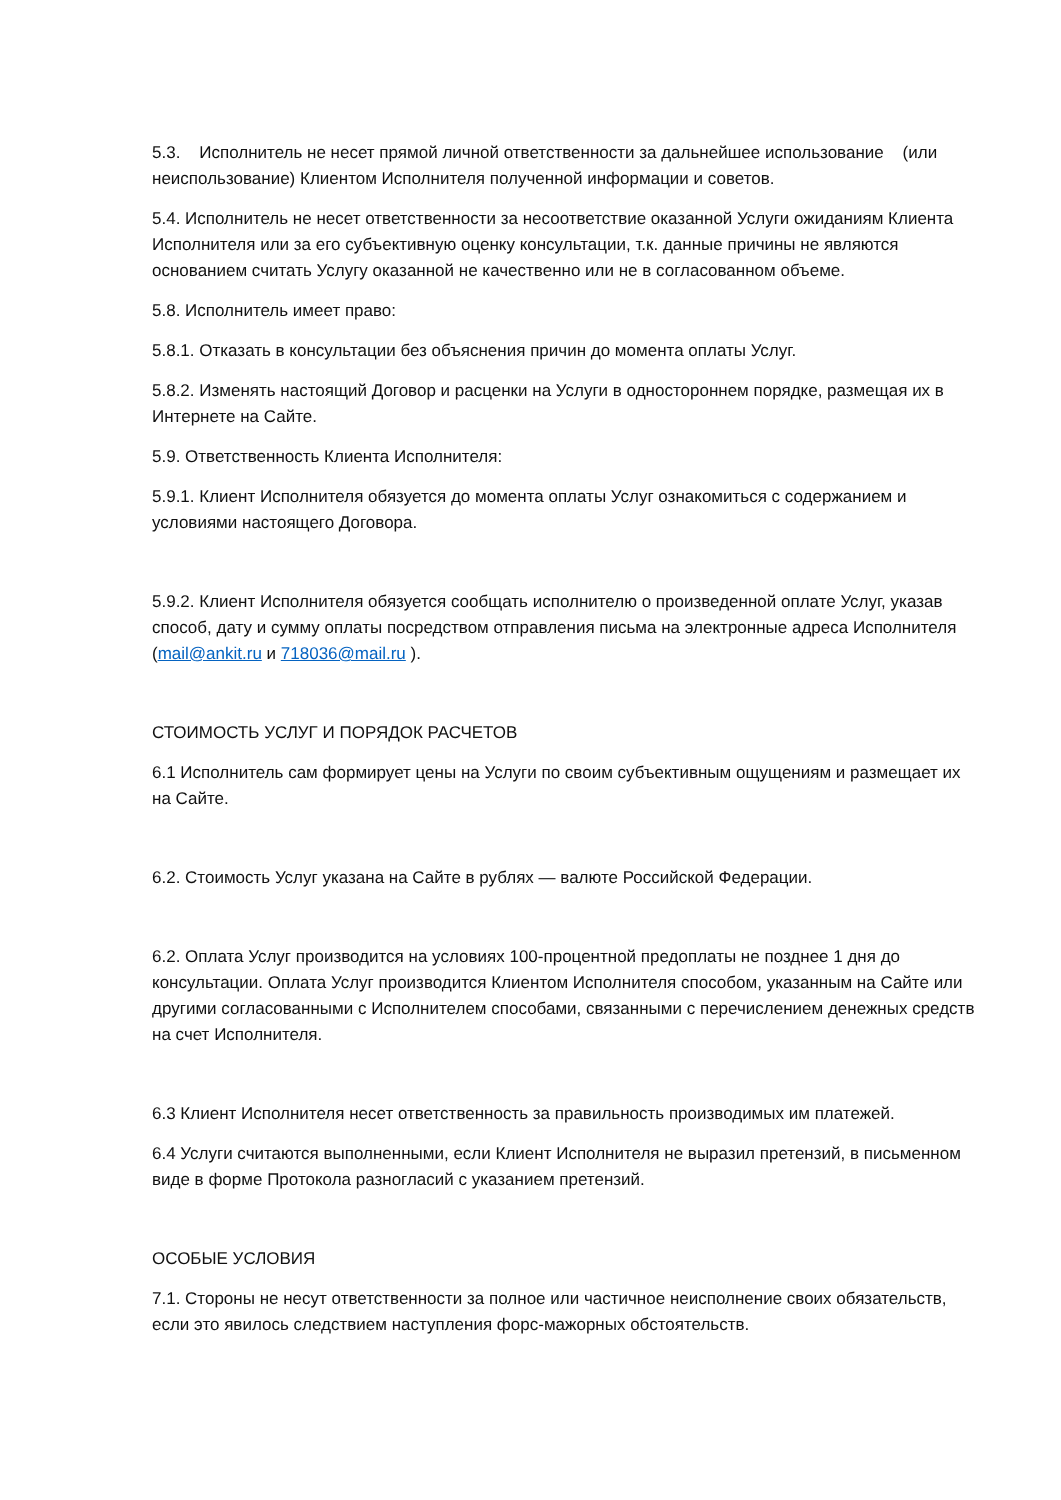5.3. Исполнитель не несет прямой личной ответственности за дальнейшее использование (или неиспользование) Клиентом Исполнителя полученной информации и советов.
5.4. Исполнитель не несет ответственности за несоответствие оказанной Услуги ожиданиям Клиента Исполнителя или за его субъективную оценку консультации, т.к. данные причины не являются основанием считать Услугу оказанной не качественно или не в согласованном объеме.
5.8. Исполнитель имеет право:
5.8.1. Отказать в консультации без объяснения причин до момента оплаты Услуг.
5.8.2. Изменять настоящий Договор и расценки на Услуги в одностороннем порядке, размещая их в Интернете на Сайте.
5.9. Ответственность Клиента Исполнителя:
5.9.1. Клиент Исполнителя обязуется до момента оплаты Услуг ознакомиться с содержанием и условиями настоящего Договора.
5.9.2. Клиент Исполнителя обязуется сообщать исполнителю о произведенной оплате Услуг, указав способ, дату и сумму оплаты посредством отправления письма на электронные адреса Исполнителя (mail@ankit.ru и 718036@mail.ru ).
СТОИМОСТЬ УСЛУГ И ПОРЯДОК РАСЧЕТОВ
6.1 Исполнитель сам формирует цены на Услуги по своим субъективным ощущениям и размещает их на Сайте.
6.2. Стоимость Услуг указана на Сайте в рублях — валюте Российской Федерации.
6.2. Оплата Услуг производится на условиях 100-процентной предоплаты не позднее 1 дня до консультации. Оплата Услуг производится Клиентом Исполнителя способом, указанным на Сайте или другими согласованными с Исполнителем способами, связанными с перечислением денежных средств на счет Исполнителя.
6.3 Клиент Исполнителя несет ответственность за правильность производимых им платежей.
6.4 Услуги считаются выполненными, если Клиент Исполнителя не выразил претензий, в письменном виде в форме Протокола разногласий с указанием претензий.
ОСОБЫЕ УСЛОВИЯ
7.1. Стороны не несут ответственности за полное или частичное неисполнение своих обязательств, если это явилось следствием наступления форс-мажорных обстоятельств.